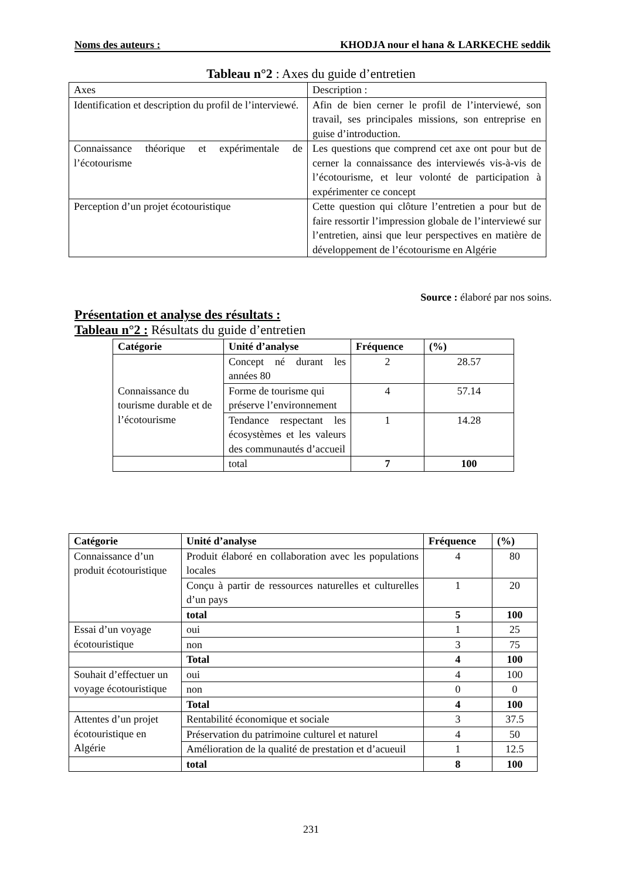Noms des auteurs : KHODJA nour el hana & LARKECHE seddik
Tableau n°2 : Axes du guide d’entretien
| Axes | Description : |
| Identification et description du profil de l’interviewé. | Afin de bien cerner le profil de l’interviewé, son travail, ses principales missions, son entreprise en guise d’introduction. |
| Connaissance théorique et expérimentale de l’écotourisme | Les questions que comprend cet axe ont pour but de cerner la connaissance des interviewés vis-à-vis de l’écotourisme, et leur volonté de participation à expérimenter ce concept |
| Perception d’un projet écotouristique | Cette question qui clôture l’entretien a pour but de faire ressortir l’impression globale de l’interviewé sur l’entretien, ainsi que leur perspectives en matière de développement de l’écotourisme en Algérie |
Source : élaboré par nos soins.
Présentation et analyse des résultats :
Tableau n°2 : Résultats du guide d’entretien
| Catégorie | Unité d’analyse | Fréquence | (%) |
| --- | --- | --- | --- |
| Connaissance du tourisme durable et de l’écotourisme | Concept né durant les années 80 | 2 | 28.57 |
| | Forme de tourisme qui préserve l’environnement | 4 | 57.14 |
| | Tendance respectant les écosystèmes et les valeurs des communautés d’accueil | 1 | 14.28 |
| | total | 7 | 100 |
| Catégorie | Unité d’analyse | Fréquence | (%) |
| --- | --- | --- | --- |
| Connaissance d’un produit écotouristique | Produit élaboré en collaboration avec les populations locales | 4 | 80 |
| | Conçu à partir de ressources naturelles et culturelles d’un pays | 1 | 20 |
| | total | 5 | 100 |
| Essai d’un voyage écotouristique | oui | 1 | 25 |
| | non | 3 | 75 |
| | Total | 4 | 100 |
| Souhait d’effectuer un voyage écotouristique | oui | 4 | 100 |
| | non | 0 | 0 |
| | Total | 4 | 100 |
| Attentes d’un projet écotouristique en Algérie | Rentabilité économique et sociale | 3 | 37.5 |
| | Préservation du patrimoine culturel et naturel | 4 | 50 |
| | Amélioration de la qualité de prestation et d’acueuil | 1 | 12.5 |
| | total | 8 | 100 |
231